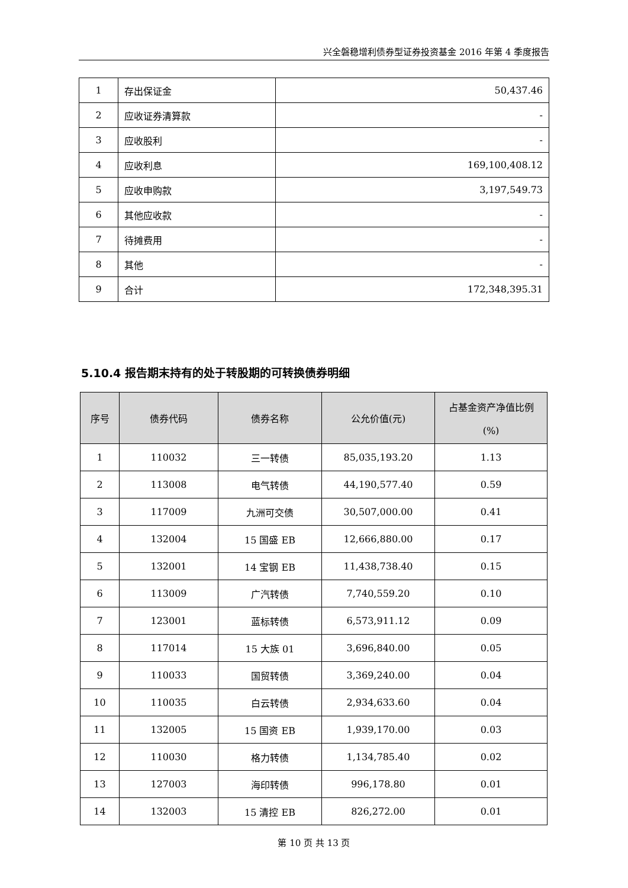兴全磐稳增利债券型证券投资基金 2016 年第 4 季度报告
| 1 | 存出保证金 | 50,437.46 |
| 2 | 应收证券清算款 | - |
| 3 | 应收股利 | - |
| 4 | 应收利息 | 169,100,408.12 |
| 5 | 应收申购款 | 3,197,549.73 |
| 6 | 其他应收款 | - |
| 7 | 待摊费用 | - |
| 8 | 其他 | - |
| 9 | 合计 | 172,348,395.31 |
5.10.4 报告期末持有的处于转股期的可转换债券明细
| 序号 | 债券代码 | 债券名称 | 公允价值(元) | 占基金资产净值比例 (%) |
| --- | --- | --- | --- | --- |
| 1 | 110032 | 三一转债 | 85,035,193.20 | 1.13 |
| 2 | 113008 | 电气转债 | 44,190,577.40 | 0.59 |
| 3 | 117009 | 九洲可交债 | 30,507,000.00 | 0.41 |
| 4 | 132004 | 15 国盛 EB | 12,666,880.00 | 0.17 |
| 5 | 132001 | 14 宝钢 EB | 11,438,738.40 | 0.15 |
| 6 | 113009 | 广汽转债 | 7,740,559.20 | 0.10 |
| 7 | 123001 | 蓝标转债 | 6,573,911.12 | 0.09 |
| 8 | 117014 | 15 大族 01 | 3,696,840.00 | 0.05 |
| 9 | 110033 | 国贸转债 | 3,369,240.00 | 0.04 |
| 10 | 110035 | 白云转债 | 2,934,633.60 | 0.04 |
| 11 | 132005 | 15 国资 EB | 1,939,170.00 | 0.03 |
| 12 | 110030 | 格力转债 | 1,134,785.40 | 0.02 |
| 13 | 127003 | 海印转债 | 996,178.80 | 0.01 |
| 14 | 132003 | 15 清控 EB | 826,272.00 | 0.01 |
第 10 页 共 13 页